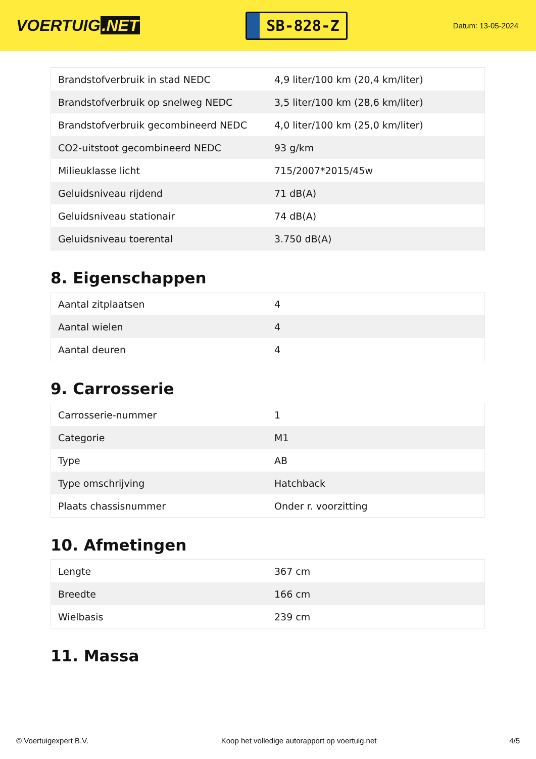VOERTUIG.NET
SB-828-Z
Datum: 13-05-2024
| Brandstofverbruik in stad NEDC | 4,9 liter/100 km (20,4 km/liter) |
| Brandstofverbruik op snelweg NEDC | 3,5 liter/100 km (28,6 km/liter) |
| Brandstofverbruik gecombineerd NEDC | 4,0 liter/100 km (25,0 km/liter) |
| CO2-uitstoot gecombineerd NEDC | 93 g/km |
| Milieuklasse licht | 715/2007*2015/45w |
| Geluidsniveau rijdend | 71 dB(A) |
| Geluidsniveau stationair | 74 dB(A) |
| Geluidsniveau toerental | 3.750 dB(A) |
8. Eigenschappen
| Aantal zitplaatsen | 4 |
| Aantal wielen | 4 |
| Aantal deuren | 4 |
9. Carrosserie
| Carrosserie-nummer | 1 |
| Categorie | M1 |
| Type | AB |
| Type omschrijving | Hatchback |
| Plaats chassisnummer | Onder r. voorzitting |
10. Afmetingen
| Lengte | 367 cm |
| Breedte | 166 cm |
| Wielbasis | 239 cm |
11. Massa
© Voertuigexpert B.V. Koop het volledige autorapport op voertuig.net 4/5